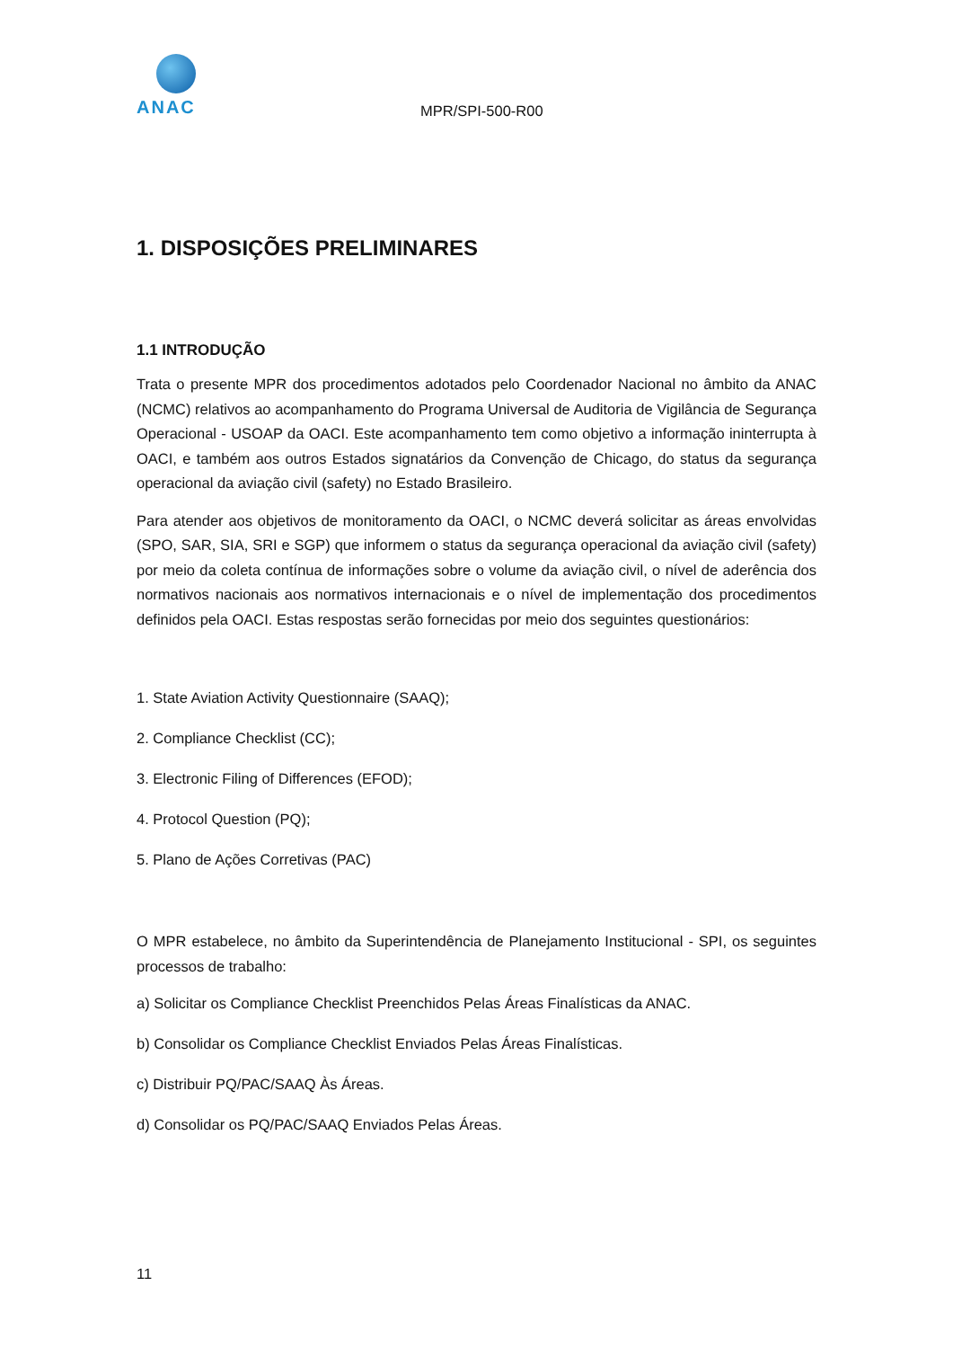ANAC
MPR/SPI-500-R00
1. DISPOSIÇÕES PRELIMINARES
1.1 INTRODUÇÃO
Trata o presente MPR dos procedimentos adotados pelo Coordenador Nacional no âmbito da ANAC (NCMC) relativos ao acompanhamento do Programa Universal de Auditoria de Vigilância de Segurança Operacional - USOAP da OACI. Este acompanhamento tem como objetivo a informação ininterrupta à OACI, e também aos outros Estados signatários da Convenção de Chicago, do status da segurança operacional da aviação civil (safety) no Estado Brasileiro.
Para atender aos objetivos de monitoramento da OACI, o NCMC deverá solicitar as áreas envolvidas (SPO, SAR, SIA, SRI e SGP) que informem o status da segurança operacional da aviação civil (safety) por meio da coleta contínua de informações sobre o volume da aviação civil, o nível de aderência dos normativos nacionais aos normativos internacionais e o nível de implementação dos procedimentos definidos pela OACI. Estas respostas serão fornecidas por meio dos seguintes questionários:
1. State Aviation Activity Questionnaire (SAAQ);
2. Compliance Checklist (CC);
3. Electronic Filing of Differences (EFOD);
4. Protocol Question (PQ);
5. Plano de Ações Corretivas (PAC)
O MPR estabelece, no âmbito da Superintendência de Planejamento Institucional - SPI, os seguintes processos de trabalho:
a) Solicitar os Compliance Checklist Preenchidos Pelas Áreas Finalísticas da ANAC.
b) Consolidar os Compliance Checklist Enviados Pelas Áreas Finalísticas.
c) Distribuir PQ/PAC/SAAQ Às Áreas.
d) Consolidar os PQ/PAC/SAAQ Enviados Pelas Áreas.
11